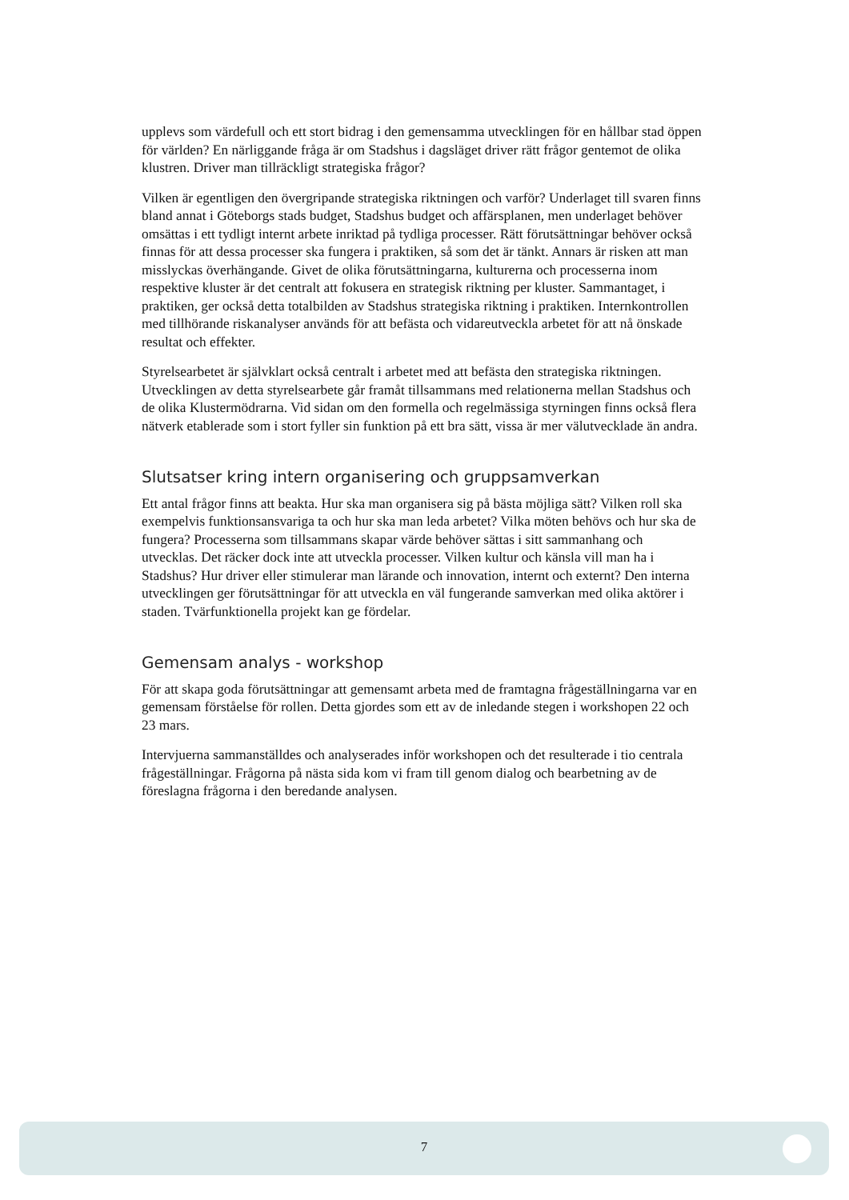upplevs som värdefull och ett stort bidrag i den gemensamma utvecklingen för en hållbar stad öppen för världen? En närliggande fråga är om Stadshus i dagsläget driver rätt frågor gentemot de olika klustren. Driver man tillräckligt strategiska frågor?
Vilken är egentligen den övergripande strategiska riktningen och varför? Underlaget till svaren finns bland annat i Göteborgs stads budget, Stadshus budget och affärsplanen, men underlaget behöver omsättas i ett tydligt internt arbete inriktad på tydliga processer. Rätt förutsättningar behöver också finnas för att dessa processer ska fungera i praktiken, så som det är tänkt. Annars är risken att man misslyckas överhängande. Givet de olika förutsättningarna, kulturerna och processerna inom respektive kluster är det centralt att fokusera en strategisk riktning per kluster. Sammantaget, i praktiken, ger också detta totalbilden av Stadshus strategiska riktning i praktiken. Internkontrollen med tillhörande riskanalyser används för att befästa och vidareutveckla arbetet för att nå önskade resultat och effekter.
Styrelsearbetet är självklart också centralt i arbetet med att befästa den strategiska riktningen. Utvecklingen av detta styrelsearbete går framåt tillsammans med relationerna mellan Stadshus och de olika Klustermödrarna. Vid sidan om den formella och regelmässiga styrningen finns också flera nätverk etablerade som i stort fyller sin funktion på ett bra sätt, vissa är mer välutvecklade än andra.
Slutsatser kring intern organisering och gruppsamverkan
Ett antal frågor finns att beakta. Hur ska man organisera sig på bästa möjliga sätt? Vilken roll ska exempelvis funktionsansvariga ta och hur ska man leda arbetet? Vilka möten behövs och hur ska de fungera? Processerna som tillsammans skapar värde behöver sättas i sitt sammanhang och utvecklas. Det räcker dock inte att utveckla processer. Vilken kultur och känsla vill man ha i Stadshus? Hur driver eller stimulerar man lärande och innovation, internt och externt? Den interna utvecklingen ger förutsättningar för att utveckla en väl fungerande samverkan med olika aktörer i staden. Tvärfunktionella projekt kan ge fördelar.
Gemensam analys - workshop
För att skapa goda förutsättningar att gemensamt arbeta med de framtagna frågeställningarna var en gemensam förståelse för rollen. Detta gjordes som ett av de inledande stegen i workshopen 22 och 23 mars.
Intervjuerna sammanställdes och analyserades inför workshopen och det resulterade i tio centrala frågeställningar. Frågorna på nästa sida kom vi fram till genom dialog och bearbetning av de föreslagna frågorna i den beredande analysen.
7